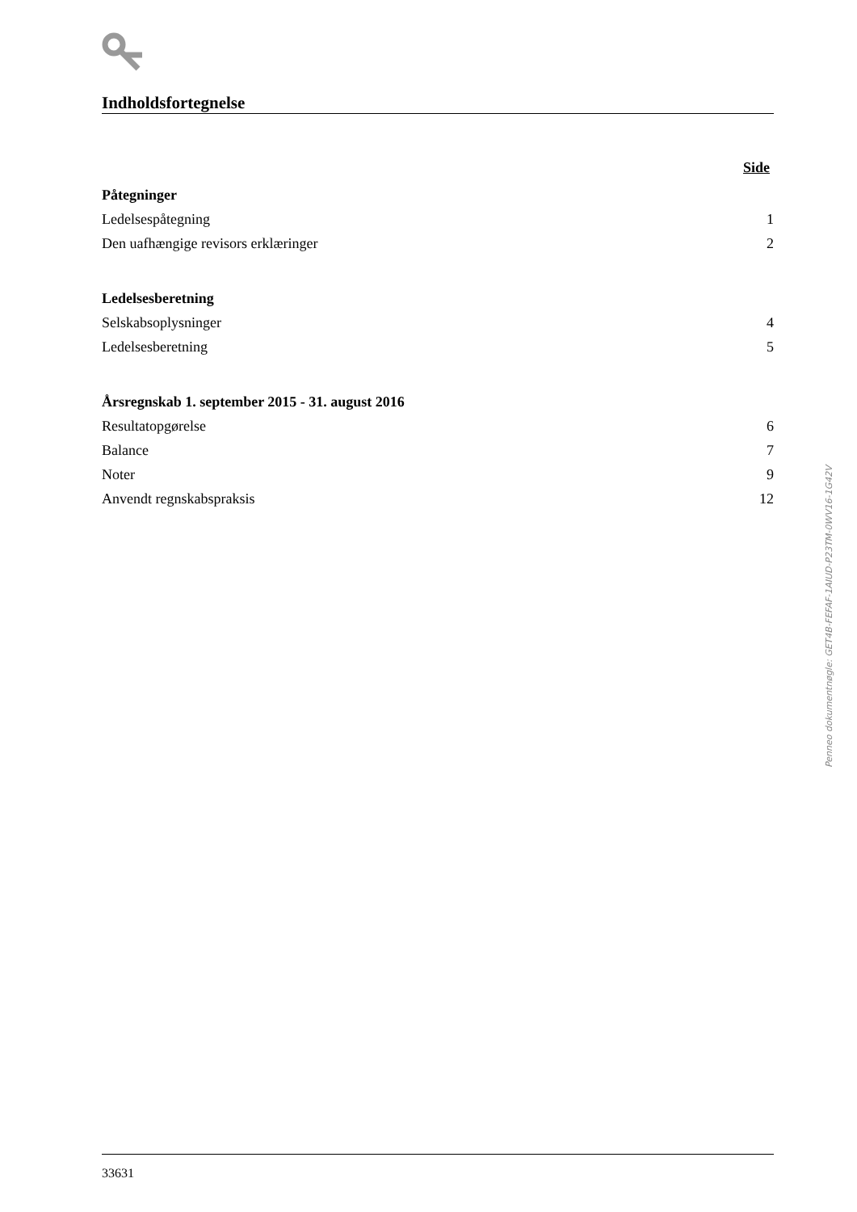Indholdsfortegnelse
Side
Påtegninger
Ledelsespåtegning 1
Den uafhængige revisors erklæringer 2
Ledelsesberetning
Selskabsoplysninger 4
Ledelsesberetning 5
Årsregnskab 1. september 2015 - 31. august 2016
Resultatopgørelse 6
Balance 7
Noter 9
Anvendt regnskabspraksis 12
Penneo dokumentnøgle: GET4B-FEFAF-1AIUD-P23TM-0WV16-1G42V
33631